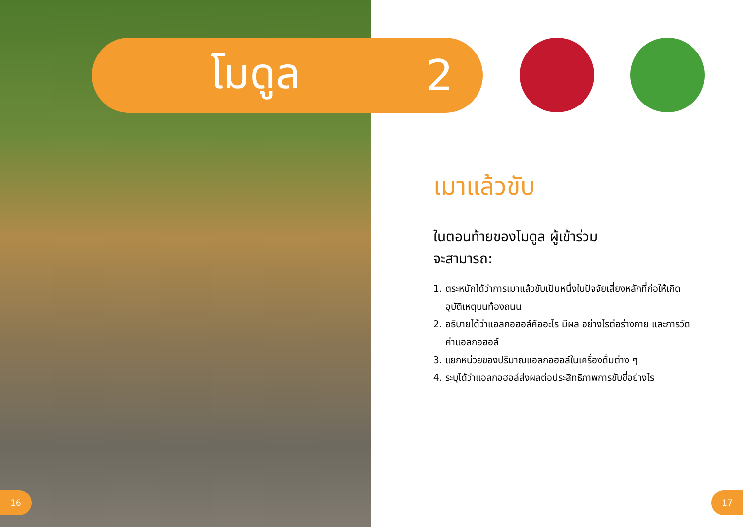โมดูล 2
เมาแล้วขับ
ในตอนท้ายของโมดูล ผู้เข้าร่วม
จะสามารถ:
1. ตระหนักได้ว่าการเมาแล้วขับเป็นหนึ่งในปัจจัยเสี่ยงหลักที่ก่อให้เกิดอุบัติเหตุบนท้องถนน
2. อธิบายได้ว่าแอลกอฮอล์คืออะไร มีผล อย่างไรต่อร่างกาย และการวัดค่าแอลกอฮอล์
3. แยกหน่วยของปริมาณแอลกอฮอล์ในเครื่องดื่มต่าง ๆ
4. ระบุได้ว่าแอลกอฮอล์ส่งผลต่อประสิทธิภาพการขับขี่อย่างไร
16 17